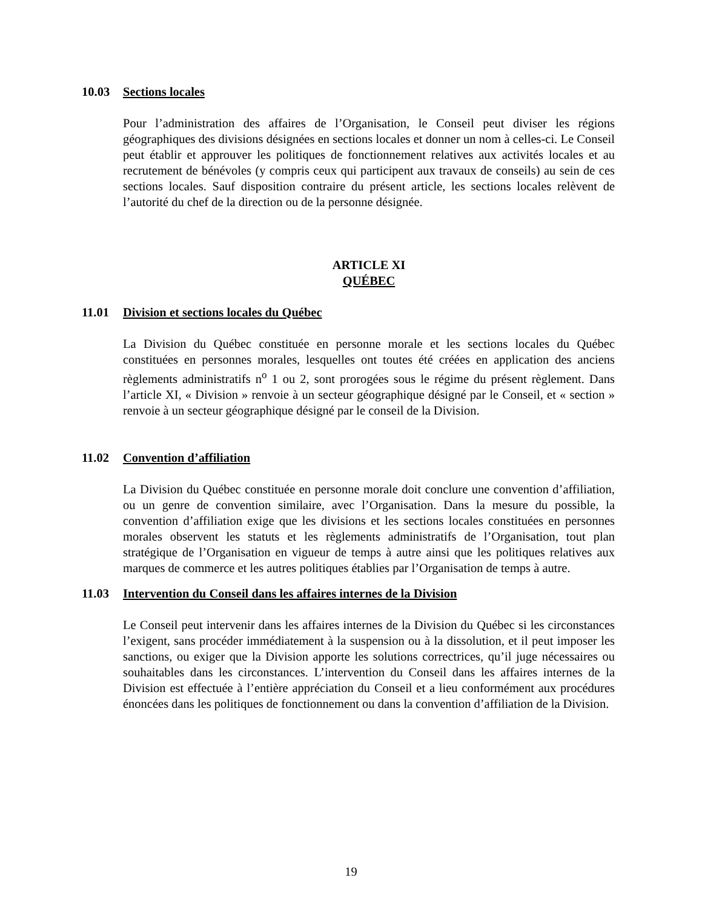10.03 Sections locales
Pour l’administration des affaires de l’Organisation, le Conseil peut diviser les régions géographiques des divisions désignées en sections locales et donner un nom à celles-ci. Le Conseil peut établir et approuver les politiques de fonctionnement relatives aux activités locales et au recrutement de bénévoles (y compris ceux qui participent aux travaux de conseils) au sein de ces sections locales. Sauf disposition contraire du présent article, les sections locales relèvent de l’autorité du chef de la direction ou de la personne désignée.
ARTICLE XI
QUÉBEC
11.01 Division et sections locales du Québec
La Division du Québec constituée en personne morale et les sections locales du Québec constituées en personnes morales, lesquelles ont toutes été créées en application des anciens règlements administratifs n<sup>o</sup> 1 ou 2, sont prorogées sous le régime du présent règlement. Dans l’article XI, « Division » renvoie à un secteur géographique désigné par le Conseil, et « section » renvoie à un secteur géographique désigné par le conseil de la Division.
11.02 Convention d’affiliation
La Division du Québec constituée en personne morale doit conclure une convention d’affiliation, ou un genre de convention similaire, avec l’Organisation. Dans la mesure du possible, la convention d’affiliation exige que les divisions et les sections locales constituées en personnes morales observent les statuts et les règlements administratifs de l’Organisation, tout plan stratégique de l’Organisation en vigueur de temps à autre ainsi que les politiques relatives aux marques de commerce et les autres politiques établies par l’Organisation de temps à autre.
11.03 Intervention du Conseil dans les affaires internes de la Division
Le Conseil peut intervenir dans les affaires internes de la Division du Québec si les circonstances l’exigent, sans procéder immédiatement à la suspension ou à la dissolution, et il peut imposer les sanctions, ou exiger que la Division apporte les solutions correctrices, qu’il juge nécessaires ou souhaitables dans les circonstances. L’intervention du Conseil dans les affaires internes de la Division est effectuée à l’entière appréciation du Conseil et a lieu conformément aux procédures énoncées dans les politiques de fonctionnement ou dans la convention d’affiliation de la Division.
19